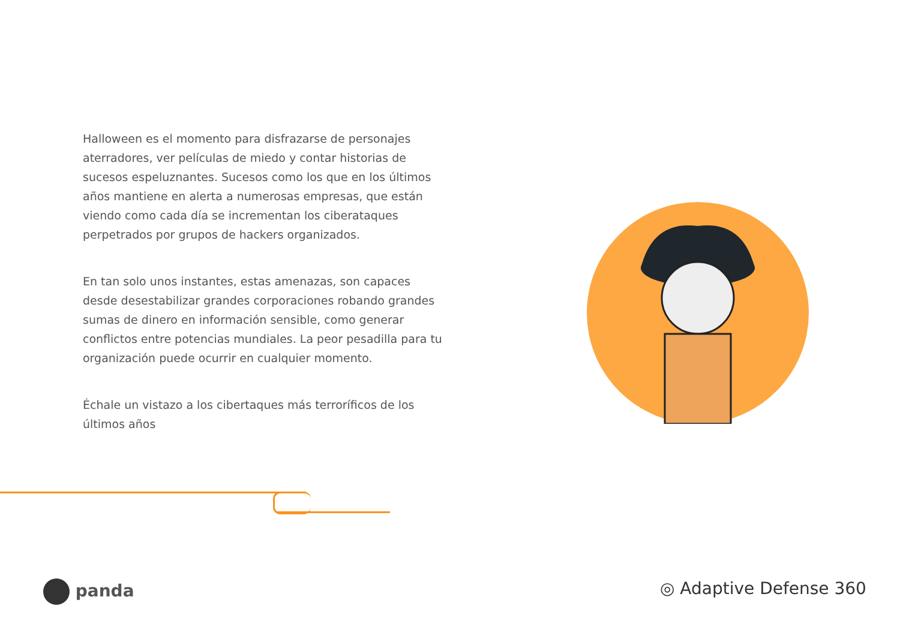Halloween es el momento para disfrazarse de personajes aterradores, ver películas de miedo y contar historias de sucesos espeluznantes. Sucesos como los que en los últimos años mantiene en alerta a numerosas empresas, que están viendo como cada día se incrementan los ciberataques perpetrados por grupos de hackers organizados.
En tan solo unos instantes, estas amenazas, son capaces desde desestabilizar grandes corporaciones robando grandes sumas de dinero en información sensible, como generar conflictos entre potencias mundiales. La peor pesadilla para tu organización puede ocurrir en cualquier momento.
Échale un vistazo a los cibertaques más terroríficos de los últimos años
panda ◎ Adaptive Defense 360